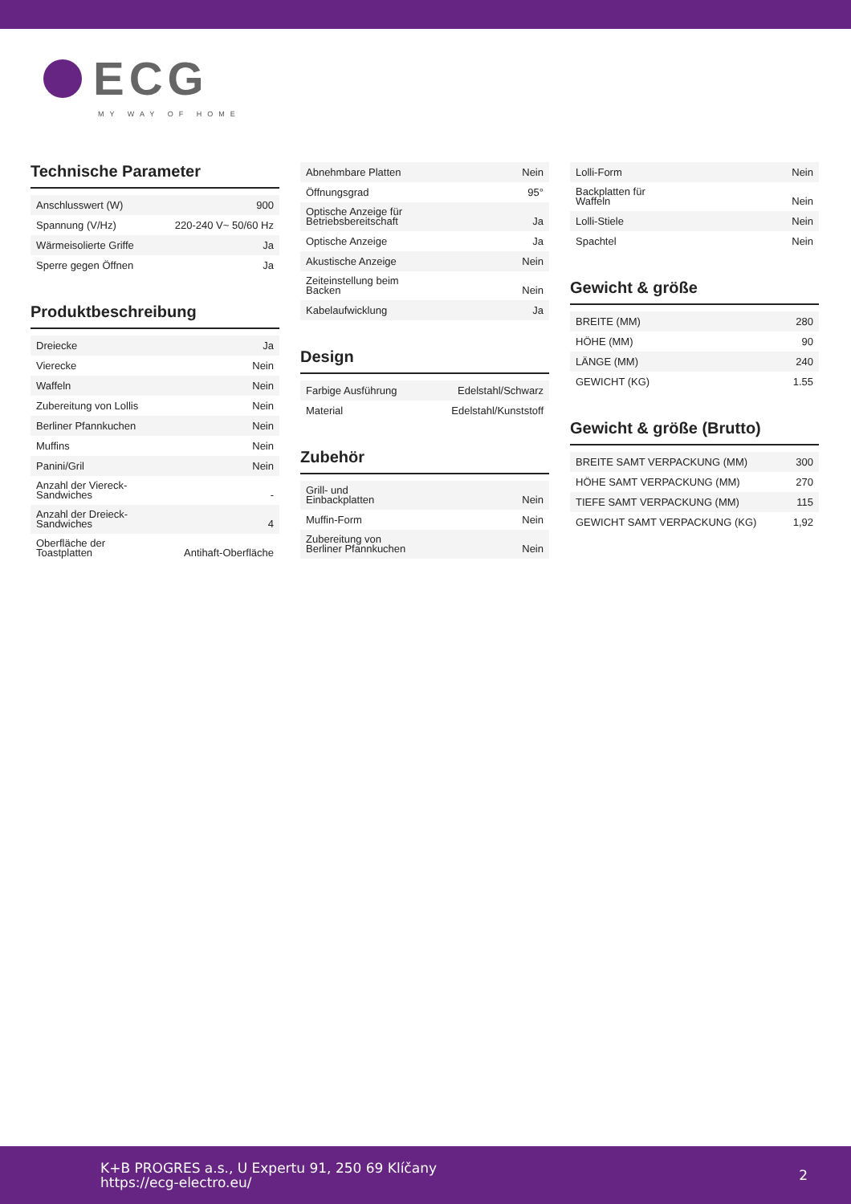ECG
MY WAY OF HOME
Technische Parameter
| Anschlusswert (W) | 900 |
| Spannung (V/Hz) | 220-240 V~ 50/60 Hz |
| Wärmeisolierte Griffe | Ja |
| Sperre gegen Öffnen | Ja |
Produktbeschreibung
| Dreiecke | Ja |
| Vierecke | Nein |
| Waffeln | Nein |
| Zubereitung von Lollis | Nein |
| Berliner Pfannkuchen | Nein |
| Muffins | Nein |
| Panini/Gril | Nein |
| Anzahl der Viereck- Sandwiches | - |
| Anzahl der Dreieck- Sandwiches | 4 |
| Oberfläche der Toastplatten | Antihaft-Oberfläche |
| Abnehmbare Platten | Nein |
| Öffnungsgrad | 95° |
| Optische Anzeige für Betriebsbereitschaft | Ja |
| Optische Anzeige | Ja |
| Akustische Anzeige | Nein |
| Zeiteinstellung beim Backen | Nein |
| Kabelaufwicklung | Ja |
Design
| Farbige Ausführung | Edelstahl/Schwarz |
| Material | Edelstahl/Kunststoff |
Zubehör
| Grill- und Einbackplatten | Nein |
| Muffin-Form | Nein |
| Zubereitung von Berliner Pfannkuchen | Nein |
| Lolli-Form | Nein |
| Backplatten für Waffeln | Nein |
| Lolli-Stiele | Nein |
| Spachtel | Nein |
Gewicht & größe
| BREITE (MM) | 280 |
| HÖHE (MM) | 90 |
| LÄNGE (MM) | 240 |
| GEWICHT (KG) | 1.55 |
Gewicht & größe (Brutto)
| BREITE SAMT VERPACKUNG (MM) | 300 |
| HÖHE SAMT VERPACKUNG (MM) | 270 |
| TIEFE SAMT VERPACKUNG (MM) | 115 |
| GEWICHT SAMT VERPACKUNG (KG) | 1,92 |
K+B PROGRES a.s., U Expertu 91, 250 69 Klíčany
https://ecg-electro.eu/
2